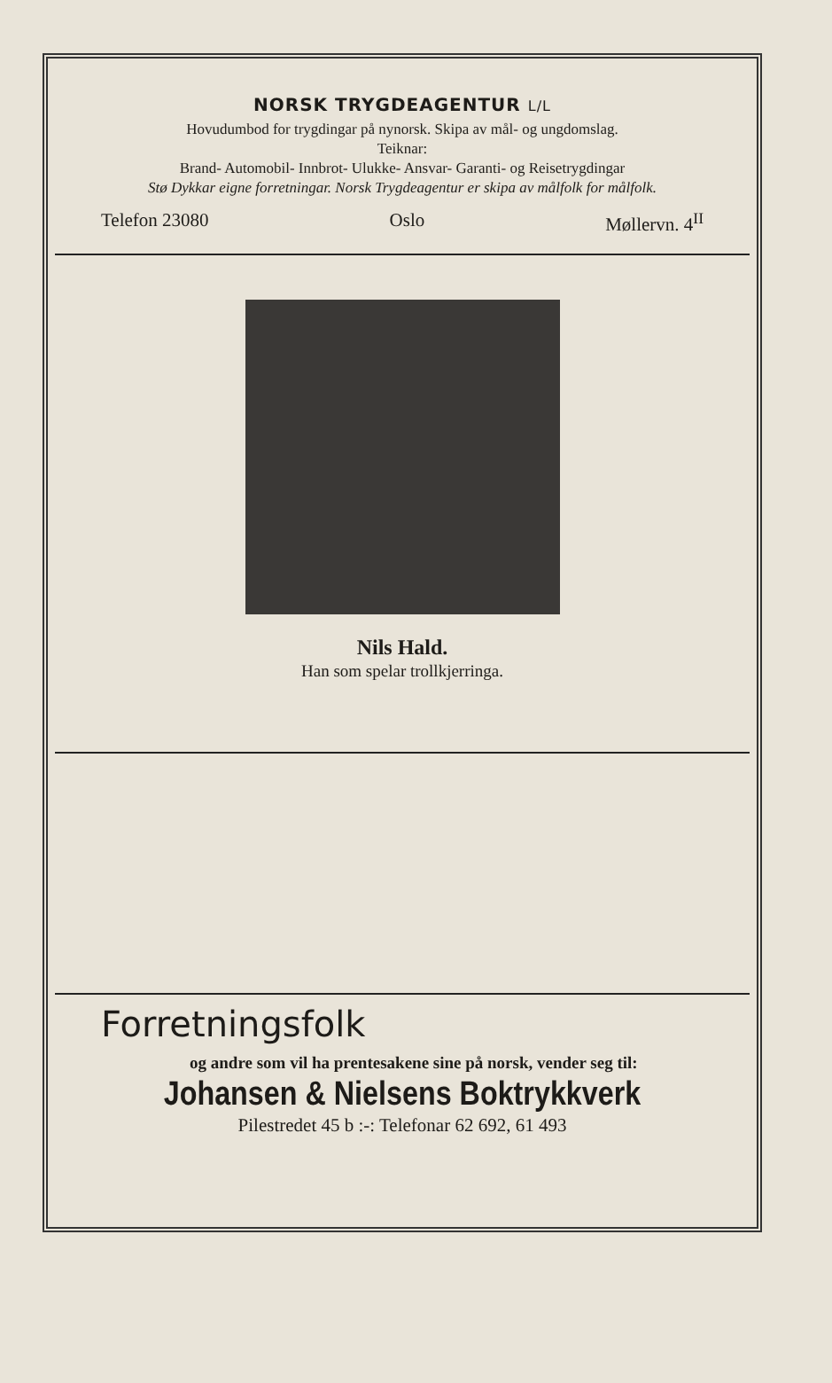NORSK TRYGDEAGENTUR L/L
Hovudumbod for trygdingar på nynorsk. Skipa av mål- og ungdomslag.
Teiknar:
Brand- Automobil- Innbrot- Ulukke- Ansvar- Garanti- og Reisetrygdingar
Stø Dykkar eigne forretningar. Norsk Trygdeagentur er skipa av målfolk for målfolk.
Telefon 23080 Oslo Møllervn. 4<sup>II</sup>
Nils Hald.
Han som spelar trollkjerringa.
Forretningsfolk
og andre som vil ha prentesakene sine på norsk, vender seg til:
Johansen & Nielsens Boktrykkverk
Pilestredet 45 b :-: Telefonar 62 692, 61 493